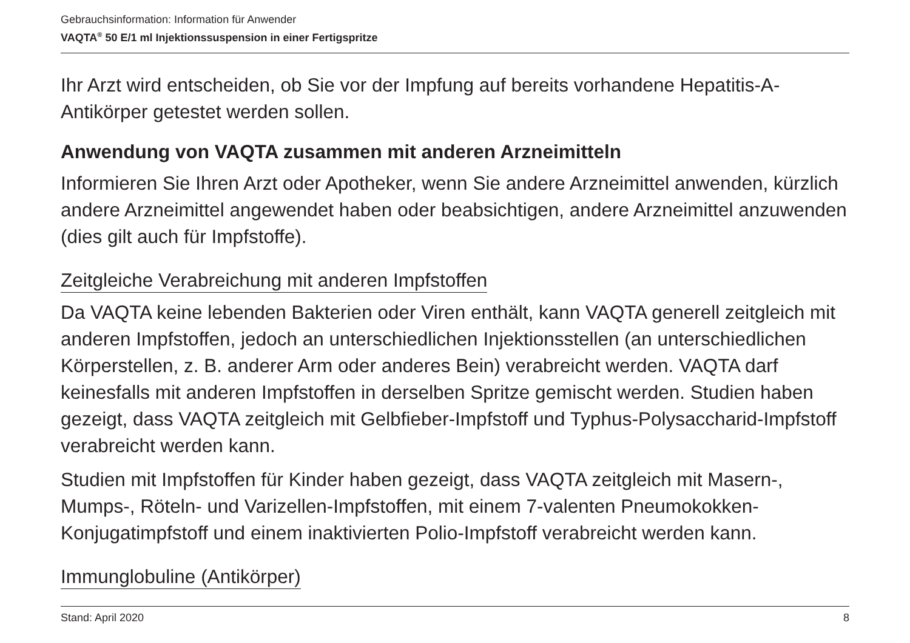Gebrauchsinformation: Information für Anwender
VAQTA<sup>®</sup> 50 E/1 ml Injektionssuspension in einer Fertigspritze
Ihr Arzt wird entscheiden, ob Sie vor der Impfung auf bereits vorhandene Hepatitis-A-Antikörper getestet werden sollen.
Anwendung von VAQTA zusammen mit anderen Arzneimitteln
Informieren Sie Ihren Arzt oder Apotheker, wenn Sie andere Arzneimittel anwenden, kürzlich andere Arzneimittel angewendet haben oder beabsichtigen, andere Arzneimittel anzuwenden (dies gilt auch für Impfstoffe).
Zeitgleiche Verabreichung mit anderen Impfstoffen
Da VAQTA keine lebenden Bakterien oder Viren enthält, kann VAQTA generell zeitgleich mit anderen Impfstoffen, jedoch an unterschiedlichen Injektionsstellen (an unterschiedlichen Körperstellen, z. B. anderer Arm oder anderes Bein) verabreicht werden. VAQTA darf keinesfalls mit anderen Impfstoffen in derselben Spritze gemischt werden. Studien haben gezeigt, dass VAQTA zeitgleich mit Gelbfieber-Impfstoff und Typhus-Polysaccharid-Impfstoff verabreicht werden kann.
Studien mit Impfstoffen für Kinder haben gezeigt, dass VAQTA zeitgleich mit Masern-, Mumps-, Röteln- und Varizellen-Impfstoffen, mit einem 7-valenten Pneumokokken-Konjugatimpfstoff und einem inaktivierten Polio-Impfstoff verabreicht werden kann.
Immunglobuline (Antikörper)
Stand: April 2020 8